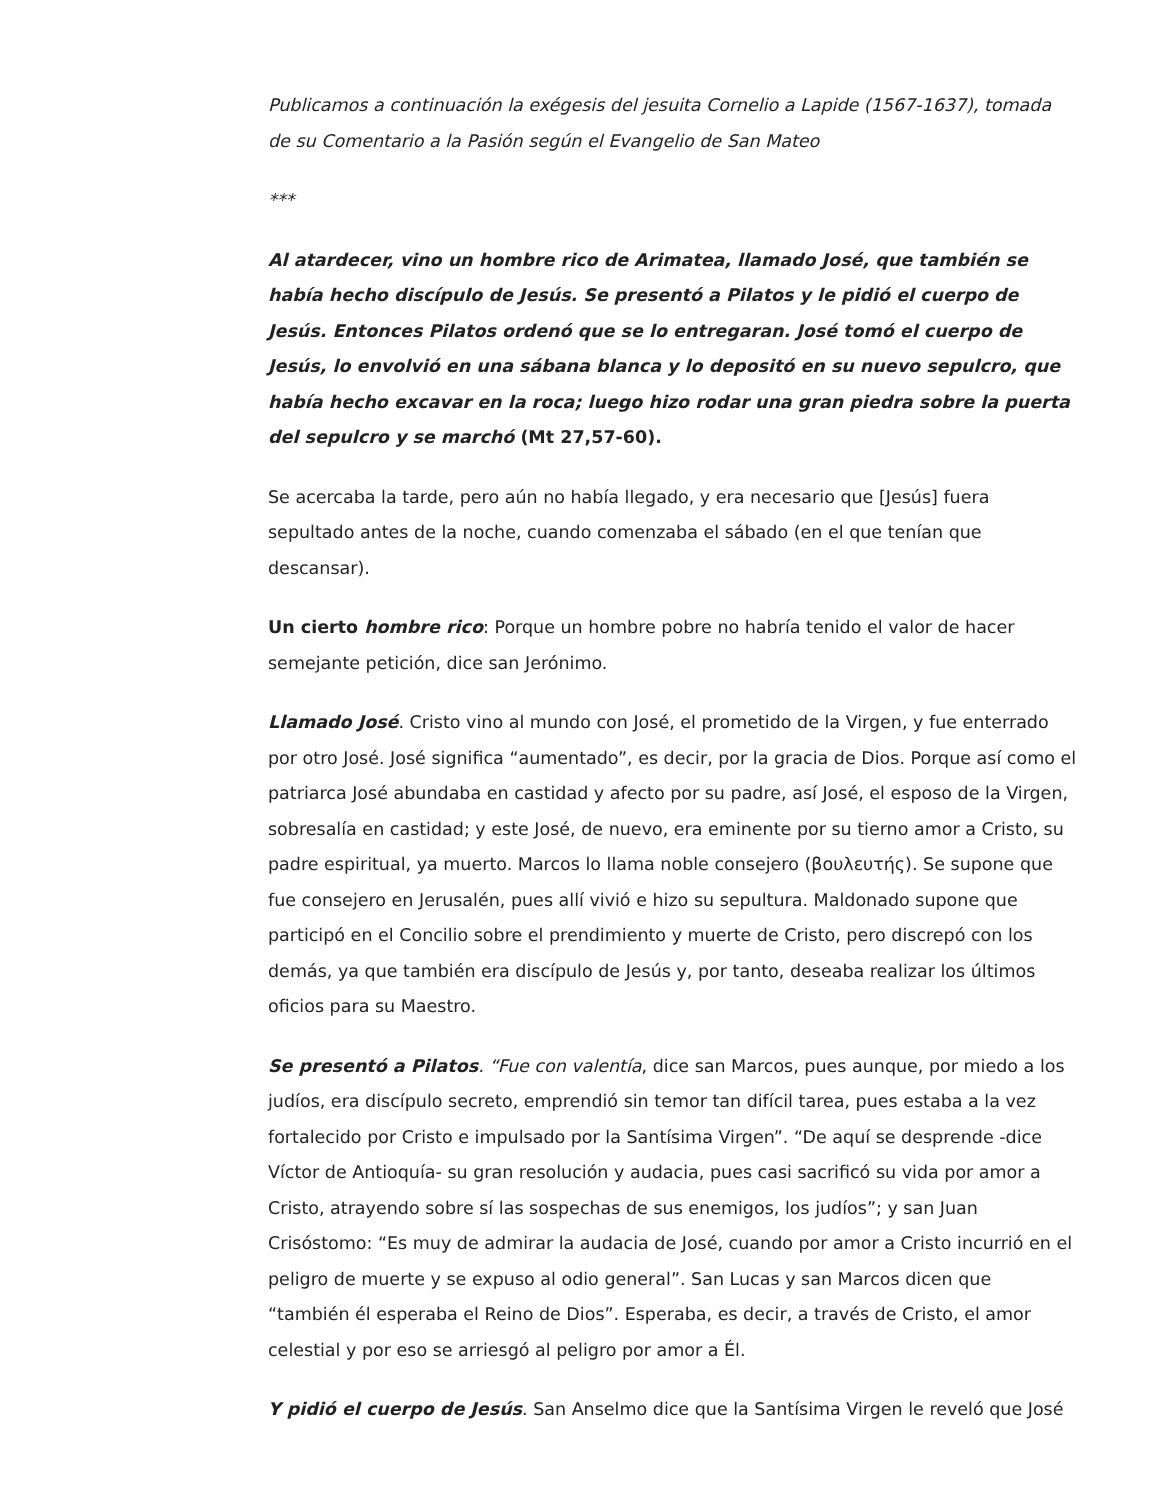Publicamos a continuación la exégesis del jesuita Cornelio a Lapide (1567-1637), tomada de su Comentario a la Pasión según el Evangelio de San Mateo
***
Al atardecer, vino un hombre rico de Arimatea, llamado José, que también se había hecho discípulo de Jesús. Se presentó a Pilatos y le pidió el cuerpo de Jesús. Entonces Pilatos ordenó que se lo entregaran. José tomó el cuerpo de Jesús, lo envolvió en una sábana blanca y lo depositó en su nuevo sepulcro, que había hecho excavar en la roca; luego hizo rodar una gran piedra sobre la puerta del sepulcro y se marchó (Mt 27,57-60).
Se acercaba la tarde, pero aún no había llegado, y era necesario que [Jesús] fuera sepultado antes de la noche, cuando comenzaba el sábado (en el que tenían que descansar).
Un cierto hombre rico: Porque un hombre pobre no habría tenido el valor de hacer semejante petición, dice san Jerónimo.
Llamado José. Cristo vino al mundo con José, el prometido de la Virgen, y fue enterrado por otro José. José significa “aumentado”, es decir, por la gracia de Dios. Porque así como el patriarca José abundaba en castidad y afecto por su padre, así José, el esposo de la Virgen, sobresalía en castidad; y este José, de nuevo, era eminente por su tierno amor a Cristo, su padre espiritual, ya muerto. Marcos lo llama noble consejero (βουλευτής). Se supone que fue consejero en Jerusalén, pues allí vivió e hizo su sepultura. Maldonado supone que participó en el Concilio sobre el prendimiento y muerte de Cristo, pero discrepó con los demás, ya que también era discípulo de Jesús y, por tanto, deseaba realizar los últimos oficios para su Maestro.
Se presentó a Pilatos. “Fue con valentía, dice san Marcos, pues aunque, por miedo a los judíos, era discípulo secreto, emprendió sin temor tan difícil tarea, pues estaba a la vez fortalecido por Cristo e impulsado por la Santísima Virgen”. “De aquí se desprende -dice Víctor de Antioquía- su gran resolución y audacia, pues casi sacrificó su vida por amor a Cristo, atrayendo sobre sí las sospechas de sus enemigos, los judíos”; y san Juan Crisóstomo: “Es muy de admirar la audacia de José, cuando por amor a Cristo incurrió en el peligro de muerte y se expuso al odio general”. San Lucas y san Marcos dicen que “también él esperaba el Reino de Dios”. Esperaba, es decir, a través de Cristo, el amor celestial y por eso se arriesgó al peligro por amor a Él.
Y pidió el cuerpo de Jesús. San Anselmo dice que la Santísima Virgen le reveló que José